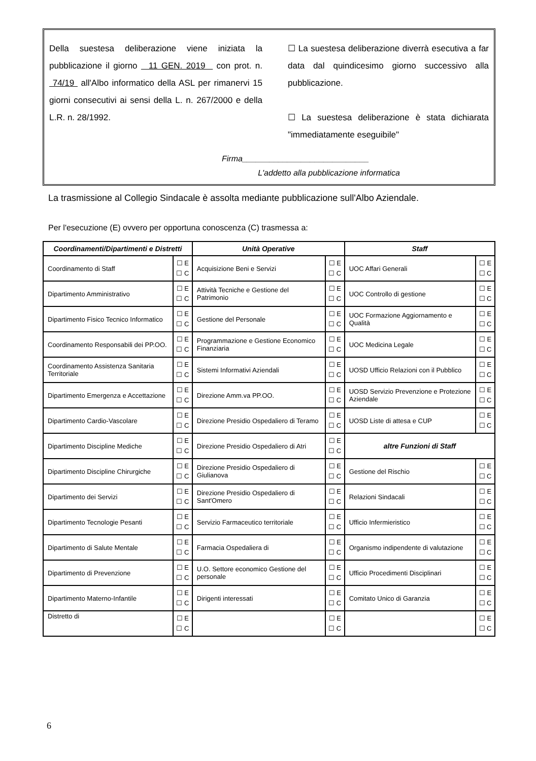Della suestesa deliberazione viene iniziata la pubblicazione il giorno 11 GEN. 2019 con prot. n. 74/19 all'Albo informatico della ASL per rimanervi 15 giorni consecutivi ai sensi della L. n. 267/2000 e della L.R. n. 28/1992.
☐ La suestesa deliberazione diverrà esecutiva a far data dal quindicesimo giorno successivo alla pubblicazione.
☐ La suestesa deliberazione è stata dichiarata "immediatamente eseguibile"
Firma____________________________
L'addetto alla pubblicazione informatica
La trasmissione al Collegio Sindacale è assolta mediante pubblicazione sull'Albo Aziendale.
Per l'esecuzione (E) ovvero per opportuna conoscenza (C) trasmessa a:
| Coordinamenti/Dipartimenti e Distretti | | Unità Operative | | Staff | |
| --- | --- | --- | --- | --- | --- |
| Coordinamento di Staff | ☐ E ☐ C | Acquisizione Beni e Servizi | ☐ E ☐ C | UOC Affari Generali | ☐ E ☐ C |
| Dipartimento Amministrativo | ☐ E ☐ C | Attività Tecniche e Gestione del Patrimonio | ☐ E ☐ C | UOC Controllo di gestione | ☐ E ☐ C |
| Dipartimento Fisico Tecnico Informatico | ☐ E ☐ C | Gestione del Personale | ☐ E ☐ C | UOC Formazione Aggiornamento e Qualità | ☐ E ☐ C |
| Coordinamento Responsabili dei PP.OO. | ☐ E ☐ C | Programmazione e Gestione Economico Finanziaria | ☐ E ☐ C | UOC Medicina Legale | ☐ E ☐ C |
| Coordinamento Assistenza Sanitaria Territoriale | ☐ E ☐ C | Sistemi Informativi Aziendali | ☐ E ☐ C | UOSD Ufficio Relazioni con il Pubblico | ☐ E ☐ C |
| Dipartimento Emergenza e Accettazione | ☐ E ☐ C | Direzione Amm.va PP.OO. | ☐ E ☐ C | UOSD Servizio Prevenzione e Protezione Aziendale | ☐ E ☐ C |
| Dipartimento Cardio-Vascolare | ☐ E ☐ C | Direzione Presidio Ospedaliero di Teramo | ☐ E ☐ C | UOSD Liste di attesa e CUP | ☐ E ☐ C |
| Dipartimento Discipline Mediche | ☐ E ☐ C | Direzione Presidio Ospedaliero di Atri | ☐ E ☐ C | altre Funzioni di Staff | |
| Dipartimento Discipline Chirurgiche | ☐ E ☐ C | Direzione Presidio Ospedaliero di Giulianova | ☐ E ☐ C | Gestione del Rischio | ☐ E ☐ C |
| Dipartimento dei Servizi | ☐ E ☐ C | Direzione Presidio Ospedaliero di Sant'Omero | ☐ E ☐ C | Relazioni Sindacali | ☐ E ☐ C |
| Dipartimento Tecnologie Pesanti | ☐ E ☐ C | Servizio Farmaceutico territoriale | ☐ E ☐ C | Ufficio Infermieristico | ☐ E ☐ C |
| Dipartimento di Salute Mentale | ☐ E ☐ C | Farmacia Ospedaliera di | ☐ E ☐ C | Organismo indipendente di valutazione | ☐ E ☐ C |
| Dipartimento di Prevenzione | ☐ E ☐ C | U.O. Settore economico Gestione del personale | ☐ E ☐ C | Ufficio Procedimenti Disciplinari | ☐ E ☐ C |
| Dipartimento Materno-Infantile | ☐ E ☐ C | Dirigenti interessati | ☐ E ☐ C | Comitato Unico di Garanzia | ☐ E ☐ C |
| Distretto di | ☐ E ☐ C | | ☐ E ☐ C | | ☐ E ☐ C |
6